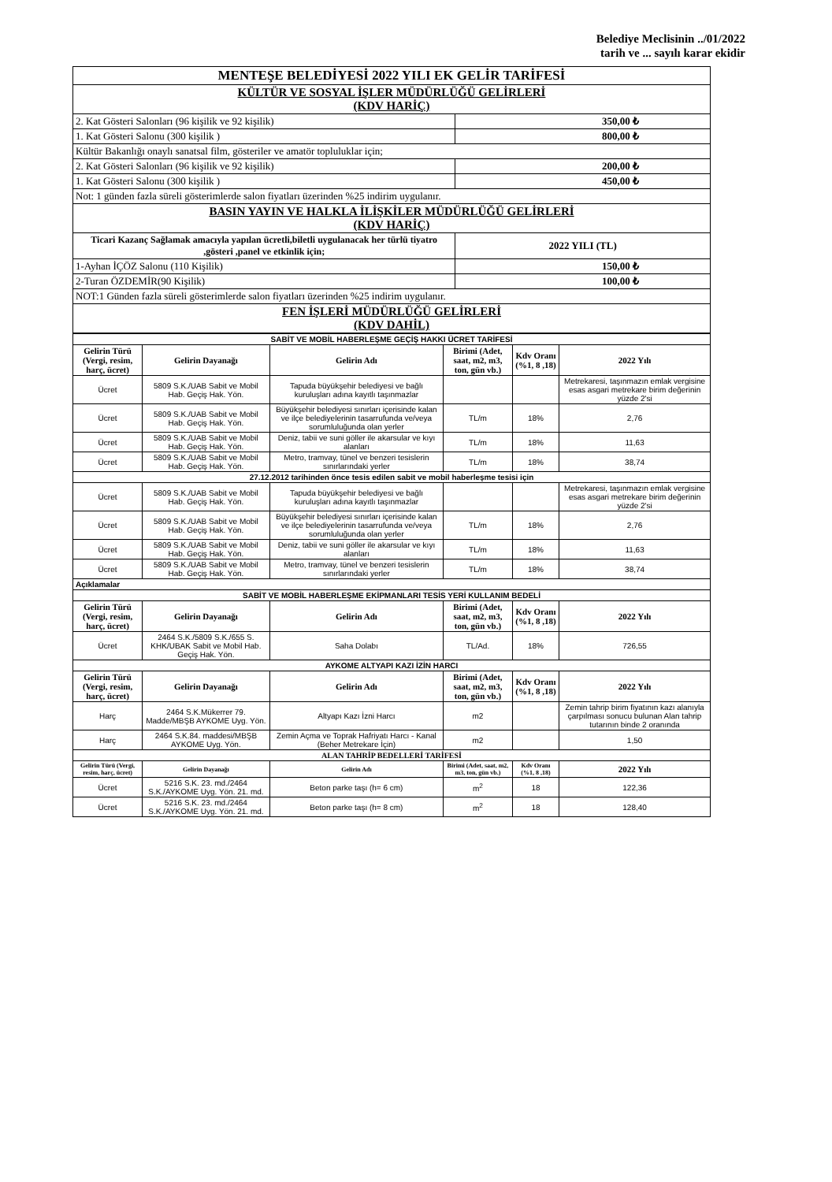Belediye Meclisinin ../01/2022
tarih ve ... sayılı karar ekidir
| MENTEŞE BELEDİYESİ 2022 YILI EK GELİR TARİFESİ | |
| KÜLTÜR VE SOSYAL İŞLER MÜDÜRLÜĞÜ GELİRLERİ (KDV HARİÇ) | |
| 2. Kat Gösteri Salonları (96 kişilik ve 92 kişilik) | 350,00 ₺ |
| 1. Kat Gösteri Salonu (300 kişilik ) | 800,00 ₺ |
| Kültür Bakanlığı onaylı sanatsal film, gösteriler ve amatör topluluklar için; | |
| 2. Kat Gösteri Salonları (96 kişilik ve 92 kişilik) | 200,00 ₺ |
| 1. Kat Gösteri Salonu (300 kişilik ) | 450,00 ₺ |
| Not: 1 günden fazla süreli gösterimlerde salon fiyatları üzerinden %25 indirim uygulanır. | |
| BASIN YAYIN VE HALKLA İLİŞKİLER MÜDÜRLÜĞÜ GELİRLERİ (KDV HARİÇ) | |
| Ticari Kazanç Sağlamak amacıyla yapılan ücretli,biletli uygulanacak her türlü tiyatro ,gösteri ,panel ve etkinlik için; | 2022 YILI (TL) |
| 1-Ayhan İÇÖZ Salonu (110 Kişilik) | 150,00 ₺ |
| 2-Turan ÖZDEMİR(90 Kişilik) | 100,00 ₺ |
| NOT:1 Günden fazla süreli gösterimlerde salon fiyatları üzerinden %25 indirim uygulanır. | |
| FEN İŞLERİ MÜDÜRLÜĞÜ GELİRLERİ (KDV DAHİL) | |
| SABİT VE MOBİL HABERLEŞME GEÇİŞ HAKKI ÜCRET TARİFESİ | | | | | |
| Gelirin Türü (Vergi, resim, harç, ücret) | Gelirin Dayanağı | Gelirin Adı | Birimi (Adet, saat, m2, m3, ton, gün vb.) | Kdv Oranı (%1, 8 ,18) | 2022 Yılı |
| Ücret | 5809 S.K./UAB Sabit ve Mobil Hab. Geçiş Hak. Yön. | Tapuda büyükşehir belediyesi ve bağlı kuruluşları adına kayıtlı taşınmazlar | | | Metrekaresi, taşınmazın emlak vergisine esas asgari metrekare birim değerinin yüzde 2'si |
| Ücret | 5809 S.K./UAB Sabit ve Mobil Hab. Geçiş Hak. Yön. | Büyükşehir belediyesi sınırları içerisinde kalan ve ilçe belediyelerinin tasarrufunda ve/veya sorumluluğunda olan yerler | TL/m | 18% | 2,76 |
| Ücret | 5809 S.K./UAB Sabit ve Mobil Hab. Geçiş Hak. Yön. | Deniz, tabii ve suni göller ile akarsular ve kıyı alanları | TL/m | 18% | 11,63 |
| Ücret | 5809 S.K./UAB Sabit ve Mobil Hab. Geçiş Hak. Yön. | Metro, tramvay, tünel ve benzeri tesislerin sınırlarındaki yerler | TL/m | 18% | 38,74 |
| 27.12.2012 tarihinden önce tesis edilen sabit ve mobil haberleşme tesisi için | | | | | |
| Ücret | 5809 S.K./UAB Sabit ve Mobil Hab. Geçiş Hak. Yön. | Tapuda büyükşehir belediyesi ve bağlı kuruluşları adına kayıtlı taşınmazlar | | | Metrekaresi, taşınmazın emlak vergisine esas asgari metrekare birim değerinin yüzde 2'si |
| Ücret | 5809 S.K./UAB Sabit ve Mobil Hab. Geçiş Hak. Yön. | Büyükşehir belediyesi sınırları içerisinde kalan ve ilçe belediyelerinin tasarrufunda ve/veya sorumluluğunda olan yerler | TL/m | 18% | 2,76 |
| Ücret | 5809 S.K./UAB Sabit ve Mobil Hab. Geçiş Hak. Yön. | Deniz, tabii ve suni göller ile akarsular ve kıyı alanları | TL/m | 18% | 11,63 |
| Ücret | 5809 S.K./UAB Sabit ve Mobil Hab. Geçiş Hak. Yön. | Metro, tramvay, tünel ve benzeri tesislerin sınırlarındaki yerler | TL/m | 18% | 38,74 |
| Açıklamalar | | | | | |
| SABİT VE MOBİL HABERLEŞME EKİPMANLARI TESİS YERİ KULLANIM BEDELİ | | | | | |
| Gelirin Türü (Vergi, resim, harç, ücret) | Gelirin Dayanağı | Gelirin Adı | Birimi (Adet, saat, m2, m3, ton, gün vb.) | Kdv Oranı (%1, 8 ,18) | 2022 Yılı |
| Ücret | 2464 S.K./5809 S.K./655 S. KHK/UBAK Sabit ve Mobil Hab. Geçiş Hak. Yön. | Saha Dolabı | TL/Ad. | 18% | 726,55 |
| AYKOME ALTYAPI KAZI İZİN HARCI | | | | | |
| Gelirin Türü (Vergi, resim, harç, ücret) | Gelirin Dayanağı | Gelirin Adı | Birimi (Adet, saat, m2, m3, ton, gün vb.) | Kdv Oranı (%1, 8 ,18) | 2022 Yılı |
| Harç | 2464 S.K.Mükerrer 79. Madde/MBŞB AYKOME Uyg. Yön. | Altyapı Kazı İzni Harcı | m2 | | Zemin tahrip birim fiyatının kazı alanıyla çarpılması sonucu bulunan Alan tahrip tutarının binde 2 oranında |
| Harç | 2464 S.K.84. maddesi/MBŞB AYKOME Uyg. Yön. | Zemin Açma ve Toprak Hafriyatı Harcı - Kanal (Beher Metrekare İçin) | m2 | | 1,50 |
| ALAN TAHRİP BEDELLERİ TARİFESİ | | | | | |
| Gelirin Türü (Vergi, resim, harç, ücret) | Gelirin Dayanağı | Gelirin Adı | Birimi (Adet, saat, m2, m3, ton, gün vb.) | Kdv Oranı (%1, 8 ,18) | 2022 Yılı |
| Ücret | 5216 S.K. 23. md./2464 S.K./AYKOME Uyg. Yön. 21. md. | Beton parke taşı (h= 6 cm) | m<sup>2</sup> | 18 | 122,36 |
| Ücret | 5216 S.K. 23. md./2464 S.K./AYKOME Uyg. Yön. 21. md. | Beton parke taşı (h= 8 cm) | m<sup>2</sup> | 18 | 128,40 |